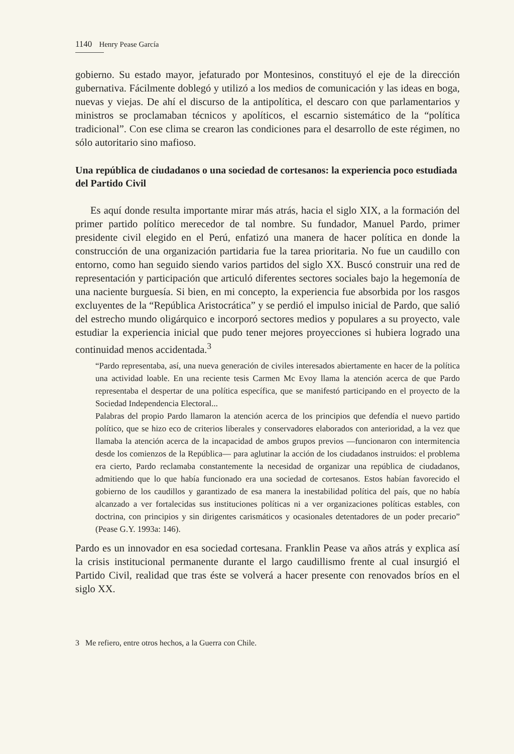1140 Henry Pease García
gobierno. Su estado mayor, jefaturado por Montesinos, constituyó el eje de la dirección gubernativa. Fácilmente doblegó y utilizó a los medios de comunicación y las ideas en boga, nuevas y viejas. De ahí el discurso de la antipolítica, el descaro con que parlamentarios y ministros se proclamaban técnicos y apolíticos, el escarnio sistemático de la “política tradicional”. Con ese clima se crearon las condiciones para el desarrollo de este régimen, no sólo autoritario sino mafioso.
Una república de ciudadanos o una sociedad de cortesanos: la experiencia poco estudiada del Partido Civil
Es aquí donde resulta importante mirar más atrás, hacia el siglo XIX, a la formación del primer partido político merecedor de tal nombre. Su fundador, Manuel Pardo, primer presidente civil elegido en el Perú, enfatizó una manera de hacer política en donde la construcción de una organización partidaria fue la tarea prioritaria. No fue un caudillo con entorno, como han seguido siendo varios partidos del siglo XX. Buscó construir una red de representación y participación que articuló diferentes sectores sociales bajo la hegemonía de una naciente burguesía. Si bien, en mi concepto, la experiencia fue absorbida por los rasgos excluyentes de la “República Aristocrática” y se perdió el impulso inicial de Pardo, que salió del estrecho mundo oligárquico e incorporó sectores medios y populares a su proyecto, vale estudiar la experiencia inicial que pudo tener mejores proyecciones si hubiera logrado una continuidad menos accidentada.<sup>3</sup>
“Pardo representaba, así, una nueva generación de civiles interesados abiertamente en hacer de la política una actividad loable. En una reciente tesis Carmen Mc Evoy llama la atención acerca de que Pardo representaba el despertar de una política específica, que se manifestó participando en el proyecto de la Sociedad Independencia Electoral...
Palabras del propio Pardo llamaron la atención acerca de los principios que defendía el nuevo partido político, que se hizo eco de criterios liberales y conservadores elaborados con anterioridad, a la vez que llamaba la atención acerca de la incapacidad de ambos grupos previos —funcionaron con intermitencia desde los comienzos de la República— para aglutinar la acción de los ciudadanos instruidos: el problema era cierto, Pardo reclamaba constantemente la necesidad de organizar una república de ciudadanos, admitiendo que lo que había funcionado era una sociedad de cortesanos. Estos habían favorecido el gobierno de los caudillos y garantizado de esa manera la inestabilidad política del país, que no había alcanzado a ver fortalecidas sus instituciones políticas ni a ver organizaciones políticas estables, con doctrina, con principios y sin dirigentes carismáticos y ocasionales detentadores de un poder precario” (Pease G.Y. 1993a: 146).
Pardo es un innovador en esa sociedad cortesana. Franklin Pease va años atrás y explica así la crisis institucional permanente durante el largo caudillismo frente al cual insurgió el Partido Civil, realidad que tras éste se volverá a hacer presente con renovados bríos en el siglo XX.
3 Me refiero, entre otros hechos, a la Guerra con Chile.